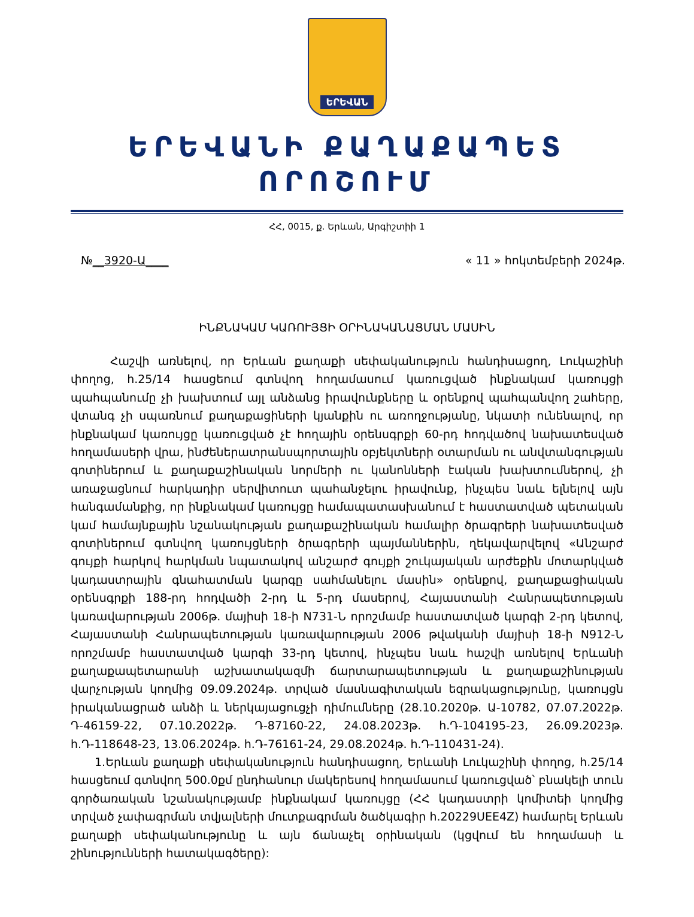ԵՐԵՎԱՆ
ԵՐԵՎԱՆԻ ՔԱՂԱՔԱՊԵՏ
ՈՐՈՇՈՒՄ
ՀՀ, 0015, ք. Երևան, Արգիշտիի 1
№__3920-Ա____ « 11 » հոկտեմբերի 2024թ.
ԻՆՔՆԱԿԱՄ ԿԱՌՈՒՅՑԻ ՕՐԻՆԱԿԱՆԱՑՄԱՆ ՄԱՍԻՆ
Հաշվի առնելով, որ Երևան քաղաքի սեփականություն հանդիսացող, Լուկաշինի փողոց, հ.25/14 հասցեում գտնվող հողամասում կառուցված ինքնակամ կառույցի պահպանումը չի խախտում այլ անձանց իրավունքները և օրենքով պահպանվող շահերը, վտանգ չի սպառնում քաղաքացիների կյանքին ու առողջությանը, նկատի ունենալով, որ ինքնակամ կառույցը կառուցված չէ հողային օրենսգրքի 60-րդ հոդվածով նախատեսված հողամասերի վրա, ինժեներատրանսպորտային օբյեկտների օտարման ու անվտանգության գոտիներում և քաղաքաշինական նորմերի ու կանոնների էական խախտումներով, չի առաջացնում հարկադիր սերվիտուտ պահանջելու իրավունք, ինչպես նաև ելնելով այն հանգամանքից, որ ինքնակամ կառույցը համապատասխանում է հաստատված պետական կամ համայնքային նշանակության քաղաքաշինական համալիր ծրագրերի նախատեսված գոտիներում գտնվող կառույցների ծրագրերի պայմաններին, ղեկավարվելով «Անշարժ գույքի հարկով հարկման նպատակով անշարժ գույքի շուկայական արժեքին մոտարկված կադաստրային գնահատման կարգը սահմանելու մասին» օրենքով, քաղաքացիական օրենսգրքի 188-րդ հոդվածի 2-րդ և 5-րդ մասերով, Հայաստանի Հանրապետության կառավարության 2006թ. մայիսի 18-ի N731-Ն որոշմամբ հաստատված կարգի 2-րդ կետով, Հայաստանի Հանրապետության կառավարության 2006 թվականի մայիսի 18-ի N912-Ն որոշմամբ հաստատված կարգի 33-րդ կետով, ինչպես նաև հաշվի առնելով Երևանի քաղաքապետարանի աշխատակազմի ճարտարապետության և քաղաքաշինության վարչության կողմից 09.09.2024թ. տրված մասնագիտական եզրակացությունը, կառույցն իրականացրած անձի և ներկայացուցչի դիմումները (28.10.2020թ. Ա-10782, 07.07.2022թ. Դ-46159-22, 07.10.2022թ. Դ-87160-22, 24.08.2023թ. հ.Դ-104195-23, 26.09.2023թ. հ.Դ-118648-23, 13.06.2024թ. հ.Դ-76161-24, 29.08.2024թ. հ.Դ-110431-24).
1.Երևան քաղաքի սեփականություն հանդիսացող, Երևանի Լուկաշինի փողոց, հ.25/14 հասցեում գտնվող 500.0քմ ընդհանուր մակերեսով հողամասում կառուցված՝ բնակելի տուն գործառական նշանակությամբ ինքնակամ կառույցը (ՀՀ կադաստրի կոմիտեի կողմից տրված չափագրման տվյալների մուտքագրման ծածկագիր հ.20229UEE4Z) համարել Երևան քաղաքի սեփականությունը և այն ճանաչել օրինական (կցվում են հողամասի և շինությունների հատակագծերը):